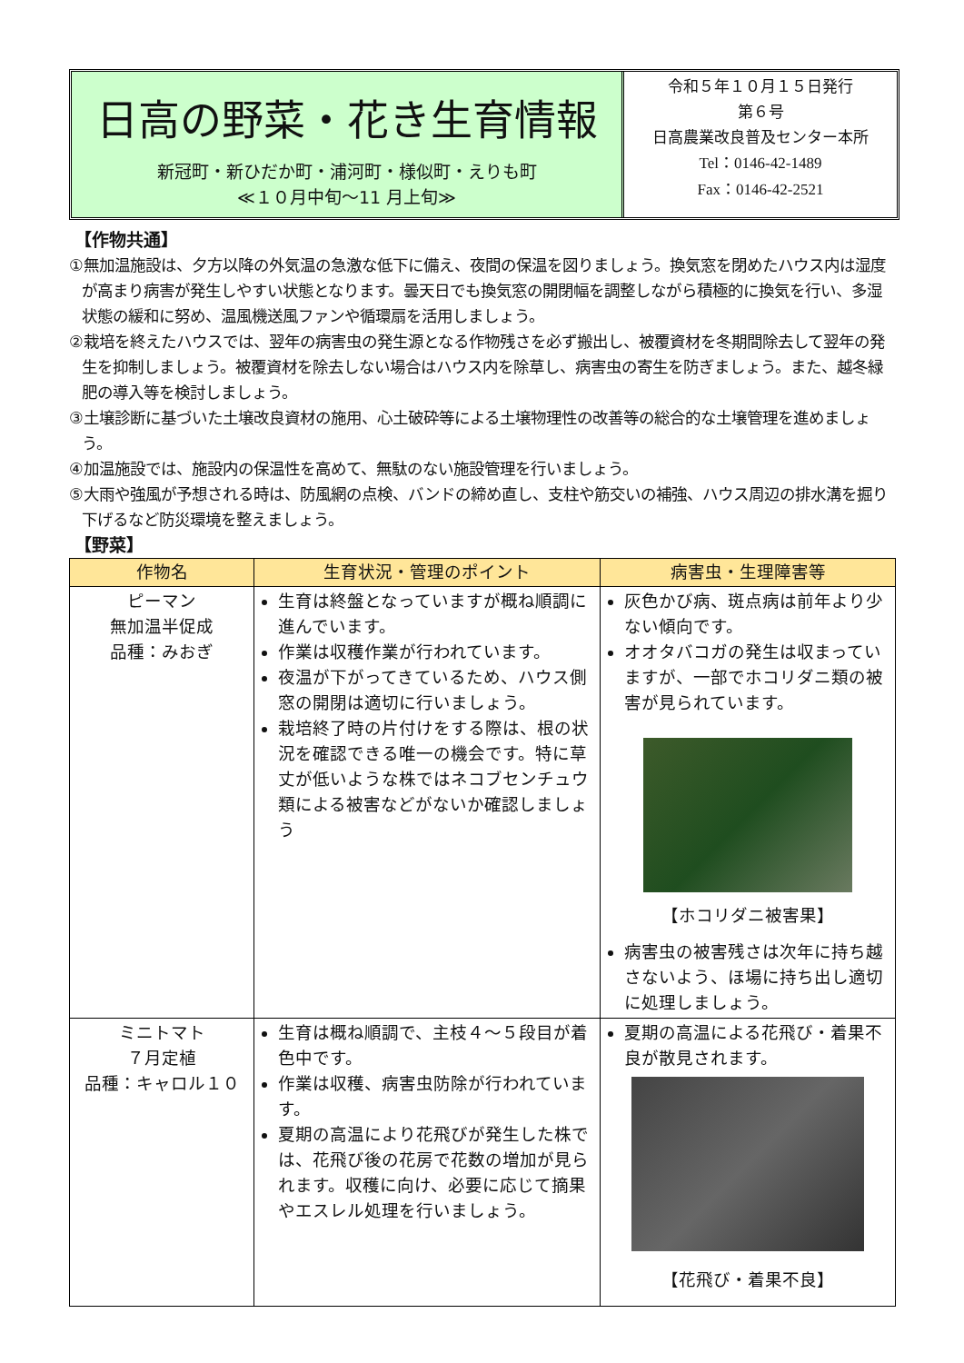日高の野菜・花き生育情報
新冠町・新ひだか町・浦河町・様似町・えりも町
≪１０月中旬～11 月上旬≫
令和５年１０月１５日発行
第６号
日高農業改良普及センター本所
Tel：0146-42-1489
Fax：0146-42-2521
【作物共通】
①無加温施設は、夕方以降の外気温の急激な低下に備え、夜間の保温を図りましょう。換気窓を閉めたハウス内は湿度が高まり病害が発生しやすい状態となります。曇天日でも換気窓の開閉幅を調整しながら積極的に換気を行い、多湿状態の緩和に努め、温風機送風ファンや循環扇を活用しましょう。
②栽培を終えたハウスでは、翌年の病害虫の発生源となる作物残さを必ず搬出し、被覆資材を冬期間除去して翌年の発生を抑制しましょう。被覆資材を除去しない場合はハウス内を除草し、病害虫の寄生を防ぎましょう。また、越冬緑肥の導入等を検討しましょう。
③土壌診断に基づいた土壌改良資材の施用、心土破砕等による土壌物理性の改善等の総合的な土壌管理を進めましょう。
④加温施設では、施設内の保温性を高めて、無駄のない施設管理を行いましょう。
⑤大雨や強風が予想される時は、防風網の点検、バンドの締め直し、支柱や筋交いの補強、ハウス周辺の排水溝を掘り下げるなど防災環境を整えましょう。
【野菜】
| 作物名 | 生育状況・管理のポイント | 病害虫・生理障害等 |
| --- | --- | --- |
| ピーマン 無加温半促成 品種：みおぎ | 生育は終盤となっていますが概ね順調に進んでいます。 作業は収穫作業が行われています。 夜温が下がってきているため、ハウス側窓の開閉は適切に行いましょう。 栽培終了時の片付けをする際は、根の状況を確認できる唯一の機会です。特に草丈が低いような株ではネコブセンチュウ類による被害などがないか確認しましょう | 灰色かび病、斑点病は前年より少ない傾向です。 オオタバコガの発生は収まっていますが、一部でホコリダニ類の被害が見られています。 【ホコリダニ被害果】 病害虫の被害残さは次年に持ち越さないよう、ほ場に持ち出し適切に処理しましょう。 |
| ミニトマト ７月定植 品種：キャロル１０ | 生育は概ね順調で、主枝４～５段目が着色中です。 作業は収穫、病害虫防除が行われています。 夏期の高温により花飛びが発生した株では、花飛び後の花房で花数の増加が見られます。収穫に向け、必要に応じて摘果やエスレル処理を行いましょう。 | 夏期の高温による花飛び・着果不良が散見されます。 【花飛び・着果不良】 |